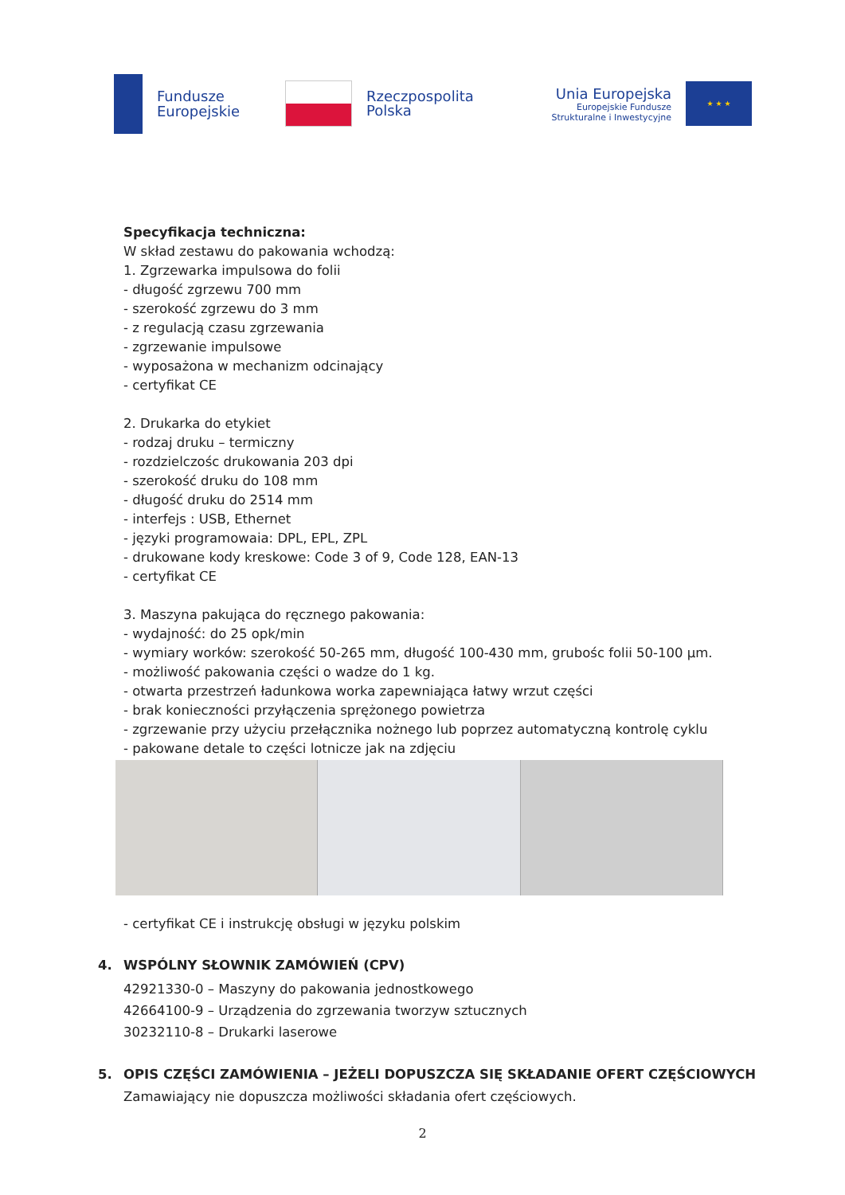Fundusze
Europejskie
Rzeczpospolita
Polska
Unia Europejska
Europejskie Fundusze
Strukturalne i Inwestycyjne
★ ★ ★
Specyfikacja techniczna:
W skład zestawu do pakowania wchodzą:
1. Zgrzewarka impulsowa do folii
- długość zgrzewu 700 mm
- szerokość zgrzewu do 3 mm
- z regulacją czasu zgrzewania
- zgrzewanie impulsowe
- wyposażona w mechanizm odcinający
- certyfikat CE
2. Drukarka do etykiet
- rodzaj druku – termiczny
- rozdzielczośc drukowania 203 dpi
- szerokość druku do 108 mm
- długość druku do 2514 mm
- interfejs : USB, Ethernet
- języki programowaia: DPL, EPL, ZPL
- drukowane kody kreskowe: Code 3 of 9, Code 128, EAN-13
- certyfikat CE
3. Maszyna pakująca do ręcznego pakowania:
- wydajność: do 25 opk/min
- wymiary worków: szerokość 50-265 mm, długość 100-430 mm, grubośc folii 50-100 µm.
- możliwość pakowania części o wadze do 1 kg.
- otwarta przestrzeń ładunkowa worka zapewniająca łatwy wrzut części
- brak konieczności przyłączenia sprężonego powietrza
- zgrzewanie przy użyciu przełącznika nożnego lub poprzez automatyczną kontrolę cyklu
- pakowane detale to części lotnicze jak na zdjęciu
- certyfikat CE i instrukcję obsługi w języku polskim
4. WSPÓLNY SŁOWNIK ZAMÓWIEŃ (CPV)
42921330-0 – Maszyny do pakowania jednostkowego
42664100-9 – Urządzenia do zgrzewania tworzyw sztucznych
30232110-8 – Drukarki laserowe
5. OPIS CZĘŚCI ZAMÓWIENIA – JEŻELI DOPUSZCZA SIĘ SKŁADANIE OFERT CZĘŚCIOWYCH
Zamawiający nie dopuszcza możliwości składania ofert częściowych.
2